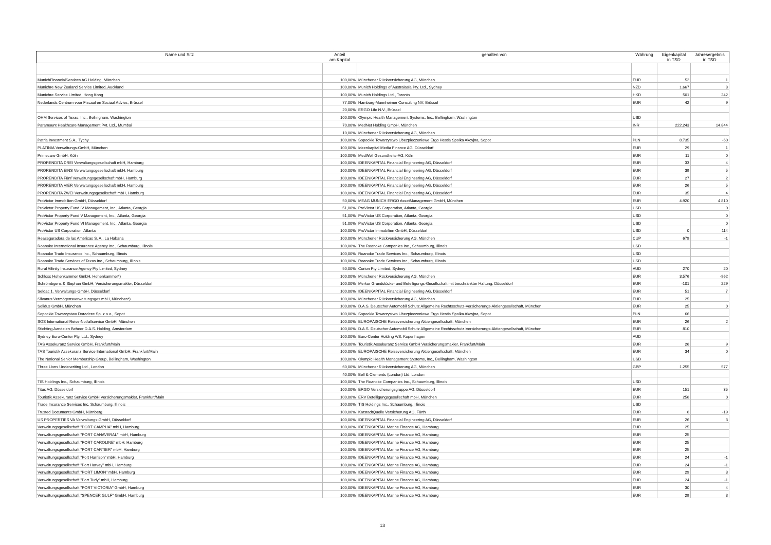| Name und Sitz | Anteil am Kapital | gehalten von | Währung | Eigenkapital in TSD | Jahresergebnis in TSD |
| --- | --- | --- | --- | --- | --- |
| MunichFinancialServices AG Holding, München | 100,00% | Münchener Rückversicherung AG, München | EUR | 52 | 1 |
| Munichre New Zealand Service Limited, Auckland | 100,00% | Munich Holdings of Australasia Pty. Ltd., Sydney | NZD | 1.667 | 8 |
| Munichre Service Limited, Hong Kong | 100,00% | Munich Holdings Ltd., Toronto | HKD | 501 | 242 |
| Nederlands Centrum voor Fiscaal en Sociaal Advies, Brüssel | 77,00% | Hamburg-Mannheimer Consulting NV, Brüssel | EUR | 42 | 9 |
| | 20,00% | ERGO Life N.V., Brüssel | | | |
| OHM Services of Texas, Inc., Bellingham, Washington | 100,00% | Olympic Health Management Systems, Inc., Bellingham, Washington | USD | | |
| Paramount Healthcare Management Pvt. Ltd., Mumbai | 70,00% | MedNet Holding GmbH, München | INR | 222.243 | 14.844 |
| | 10,00% | Münchener Rückversicherung AG, München | | | |
| Patria Investment S.A., Tychy | 100,00% | Sopockie Towarzystwo Ubezpieczeniowe Ergo Hestia Spolka Akcyjna, Sopot | PLN | 8.735 | -60 |
| PLATINIA Verwaltungs-GmbH, München | 100,00% | Ideenkapital Media Finance AG, Düsseldorf | EUR | 29 | 1 |
| Primecare GmbH, Köln | 100,00% | MedWell Gesundheits-AG, Köln | EUR | 11 | 0 |
| PRORENDITA DREI Verwaltungsgesellschaft mbH, Hamburg | 100,00% | IDEENKAPITAL Financial Engineering AG, Düsseldorf | EUR | 33 | 4 |
| PRORENDITA EINS Verwaltungsgesellschaft mbH, Hamburg | 100,00% | IDEENKAPITAL Financial Engineering AG, Düsseldorf | EUR | 39 | 5 |
| PRORENDITA Fünf Verwaltungsgesellschaft mbH, Hamburg | 100,00% | IDEENKAPITAL Financial Engineering AG, Düsseldorf | EUR | 27 | 2 |
| PRORENDITA VIER Verwaltungsgesellschaft mbH, Hamburg | 100,00% | IDEENKAPITAL Financial Engineering AG, Düsseldorf | EUR | 26 | 5 |
| PRORENDITA ZWEI Verwaltungsgesellschaft mbH, Hamburg | 100,00% | IDEENKAPITAL Financial Engineering AG, Düsseldorf | EUR | 35 | 4 |
| ProVictor Immobilien GmbH, Düsseldorf | 50,00% | MEAG MUNICH ERGO AssetManagement GmbH, München | EUR | 4.920 | 4.810 |
| ProVictor Property Fund IV Management, Inc., Atlanta, Georgia | 51,00% | ProVictor US Corporation, Atlanta, Georgia | USD | | 0 |
| ProVictor Property Fund V Management, Inc., Atlanta, Georgia | 51,00% | ProVictor US Corporation, Atlanta, Georgia | USD | | 0 |
| ProVictor Property Fund VI Management, Inc., Atlanta, Georgia | 51,00% | ProVictor US Corporation, Atlanta, Georgia | USD | | 0 |
| ProVictor US Corporation, Atlanta | 100,00% | ProVictor Immobilien GmbH, Düsseldorf | USD | 0 | 114 |
| Reaseguradora de las Américas S. A., La Habana | 100,00% | Münchener Rückversicherung AG, München | CUP | 679 | -1 |
| Roanoke International Insurance Agency Inc., Schaumburg, Illinois | 100,00% | The Roanoke Companies Inc., Schaumburg, Illinois | USD | | |
| Roanoke Trade Insurance Inc., Schaumburg, Illinois | 100,00% | Roanoke Trade Services Inc., Schaumburg, Illinois | USD | | |
| Roanoke Trade Services of Texas Inc., Schaumburg, Illinois | 100,00% | Roanoke Trade Services Inc., Schaumburg, Illinois | USD | | |
| Rural Affinity Insurance Agency Pty Limited, Sydney | 50,00% | Corion Pty Limited, Sydney | AUD | 270 | 20 |
| Schloss Hohenkammer GmbH, Hohenkammer*) | 100,00% | Münchener Rückversicherung AG, München | EUR | 3.576 | -962 |
| Schrömbgens & Stephan GmbH, Versicherungsmakler, Düsseldorf | 100,00% | Merkur Grundstücks- und Beteiligungs-Gesellschaft mit beschränkter Haftung, Düsseldorf | EUR | -101 | 229 |
| Seldac 1. Verwaltungs-GmbH, Düsseldorf | 100,00% | IDEENKAPITAL Financial Engineering AG, Düsseldorf | EUR | 51 | 7 |
| Silvanus Vermögensverwaltungsges.mbH, München*) | 100,00% | Münchener Rückversicherung AG, München | EUR | 25 | |
| Solidus GmbH, München | 100,00% | D.A.S. Deutscher Automobil Schutz Allgemeine Rechtsschutz-Versicherungs-Aktiengesellschaft, München | EUR | 25 | 0 |
| Sopockie Towarzystwo Doradcze Sp. z o.o., Sopot | 100,00% | Sopockie Towarzystwo Ubezpieczeniowe Ergo Hestia Spolka Akcyjna, Sopot | PLN | 66 | |
| SOS International Reise-Notfallservice GmbH, München | 100,00% | EUROPÄISCHE Reiseversicherung Aktiengesellschaft, München | EUR | 26 | 2 |
| Stichting Aandelen Beheer D.A.S. Holding, Amsterdam | 100,00% | D.A.S. Deutscher Automobil Schutz Allgemeine Rechtsschutz-Versicherungs-Aktiengesellschaft, München | EUR | 810 | |
| Sydney Euro-Center Pty. Ltd., Sydney | 100,00% | Euro-Center Holding A/S, Kopenhagen | AUD | | |
| TAS Assekuranz Service GmbH, Frankfurt/Main | 100,00% | Touristik Assekuranz Service GmbH Versicherungsmakler, Frankfurt/Main | EUR | 26 | 9 |
| TAS Touristik Assekuranz Service International GmbH, Frankfurt/Main | 100,00% | EUROPÄISCHE Reiseversicherung Aktiengesellschaft, München | EUR | 34 | 0 |
| The National Senior Membership Group, Bellingham, Washington | 100,00% | Olympic Health Management Systems, Inc., Bellingham, Washington | USD | | |
| Three Lions Underwriting Ltd., London | 60,00% | Münchener Rückversicherung AG, München | GBP | 1.255 | 577 |
| | 40,00% | Bell & Clements (London) Ltd, London | | | |
| TIS Holdings Inc., Schaumburg, Illinois | 100,00% | The Roanoke Companies Inc., Schaumburg, Illinois | USD | | |
| Titus AG, Düsseldorf | 100,00% | ERGO Versicherungsgruppe AG, Düsseldorf | EUR | 151 | 35 |
| Touristik Assekuranz Service GmbH Versicherungsmakler, Frankfurt/Main | 100,00% | ERV Beteiligungsgesellschaft mbH, München | EUR | 256 | 0 |
| Trade Insurance Services Inc, Schaumburg, Illinois | 100,00% | TIS Holdings Inc., Schaumburg, Illinois | USD | | |
| Trusted Documents GmbH, Nürnberg | 100,00% | KarstadtQuelle Versicherung AG, Fürth | EUR | 6 | -19 |
| US PROPERTIES VA Verwaltungs-GmbH, Düsseldorf | 100,00% | IDEENKAPITAL Financial Engineering AG, Düsseldorf | EUR | 26 | 3 |
| Verwaltungsgesellschaft "PORT CAMPHA" mbH, Hamburg | 100,00% | IDEENKAPITAL Marine Finance AG, Hamburg | EUR | 25 | |
| Verwaltungsgesellschaft "PORT CANAVERAL" mbH, Hamburg | 100,00% | IDEENKAPITAL Marine Finance AG, Hamburg | EUR | 25 | |
| Verwaltungsgesellschaft "PORT CAROLINE" mbH, Hamburg | 100,00% | IDEENKAPITAL Marine Finance AG, Hamburg | EUR | 25 | |
| Verwaltungsgesellschaft "PORT CARTIER" mbH, Hamburg | 100,00% | IDEENKAPITAL Marine Finance AG, Hamburg | EUR | 25 | |
| Verwaltungsgesellschaft "Port Harrison" mbH, Hamburg | 100,00% | IDEENKAPITAL Marine Finance AG, Hamburg | EUR | 24 | -1 |
| Verwaltungsgesellschaft "Port Harvey" mbH, Hamburg | 100,00% | IDEENKAPITAL Marine Finance AG, Hamburg | EUR | 24 | -1 |
| Verwaltungsgesellschaft "PORT LIMON" mbH, Hamburg | 100,00% | IDEENKAPITAL Marine Finance AG, Hamburg | EUR | 29 | 3 |
| Verwaltungsgesellschaft "Port Tudy" mbH, Hamburg | 100,00% | IDEENKAPITAL Marine Finance AG, Hamburg | EUR | 24 | -1 |
| Verwaltungsgesellschaft "PORT VICTORIA" GmbH, Hamburg | 100,00% | IDEENKAPITAL Marine Finance AG, Hamburg | EUR | 30 | 4 |
| Verwaltungsgesellschaft "SPENCER GULF" GmbH, Hamburg | 100,00% | IDEENKAPITAL Marine Finance AG, Hamburg | EUR | 29 | 3 |
13